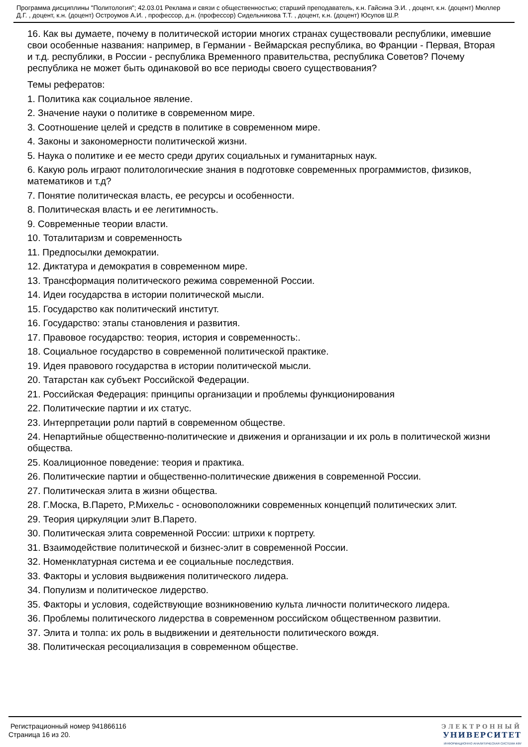Программа дисциплины "Политология"; 42.03.01 Реклама и связи с общественностью; старший преподаватель, к.н. Гайсина Э.И. , доцент, к.н. (доцент) Мюллер Д.Г. , доцент, к.н. (доцент) Остроумов А.И. , профессор, д.н. (профессор) Сидельникова Т.Т. , доцент, к.н. (доцент) Юсупов Ш.Р.
16. Как вы думаете, почему в политической истории многих странах существовали республики, имевшие свои особенные названия: например, в Германии - Веймарская республика, во Франции - Первая, Вторая и т.д. республики, в России - республика Временного правительства, республика Советов? Почему республика не может быть одинаковой во все периоды своего существования?
Темы рефератов:
1. Политика как социальное явление.
2. Значение науки о политике в современном мире.
3. Соотношение целей и средств в политике в современном мире.
4. Законы и закономерности политической жизни.
5. Наука о политике и ее место среди других социальных и гуманитарных наук.
6. Какую роль играют политологические знания в подготовке современных программистов, физиков, математиков и т.д?
7. Понятие политическая власть, ее ресурсы и особенности.
8. Политическая власть и ее легитимность.
9. Современные теории власти.
10. Тоталитаризм и современность
11. Предпосылки демократии.
12. Диктатура и демократия в современном мире.
13. Трансформация политического режима современной России.
14. Идеи государства в истории политической мысли.
15. Государство как политический институт.
16. Государство: этапы становления и развития.
17. Правовое государство: теория, история и современность:.
18. Социальное государство в современной политической практике.
19. Идея правового государства в истории политической мысли.
20. Татарстан как субъект Российской Федерации.
21. Российская Федерация: принципы организации и проблемы функционирования
22. Политические партии и их статус.
23. Интерпретации роли партий в современном обществе.
24. Непартийные общественно-политические и движения и организации и их роль в политической жизни общества.
25. Коалиционное поведение: теория и практика.
26. Политические партии и общественно-политические движения в современной России.
27. Политическая элита в жизни общества.
28. Г.Моска, В.Парето, Р.Михельс - основоположники современных концепций политических элит.
29. Теория циркуляции элит В.Парето.
30. Политическая элита современной России: штрихи к портрету.
31. Взаимодействие политической и бизнес-элит в современной России.
32. Номенклатурная система и ее социальные последствия.
33. Факторы и условия выдвижения политического лидера.
34. Популизм и политическое лидерство.
35. Факторы и условия, содействующие возникновению культа личности политического лидера.
36. Проблемы политического лидерства в современном российском общественном развитии.
37. Элита и толпа: их роль в выдвижении и деятельности политического вождя.
38. Политическая ресоциализация в современном обществе.
Регистрационный номер 941866116
Страница 16 из 20.
ЭЛЕКТРОННЫЙ
УНИВЕРСИТЕТ
ИНФОРМАЦИОННО АНАЛИТИЧЕСКАЯ СИСТЕМА КФУ